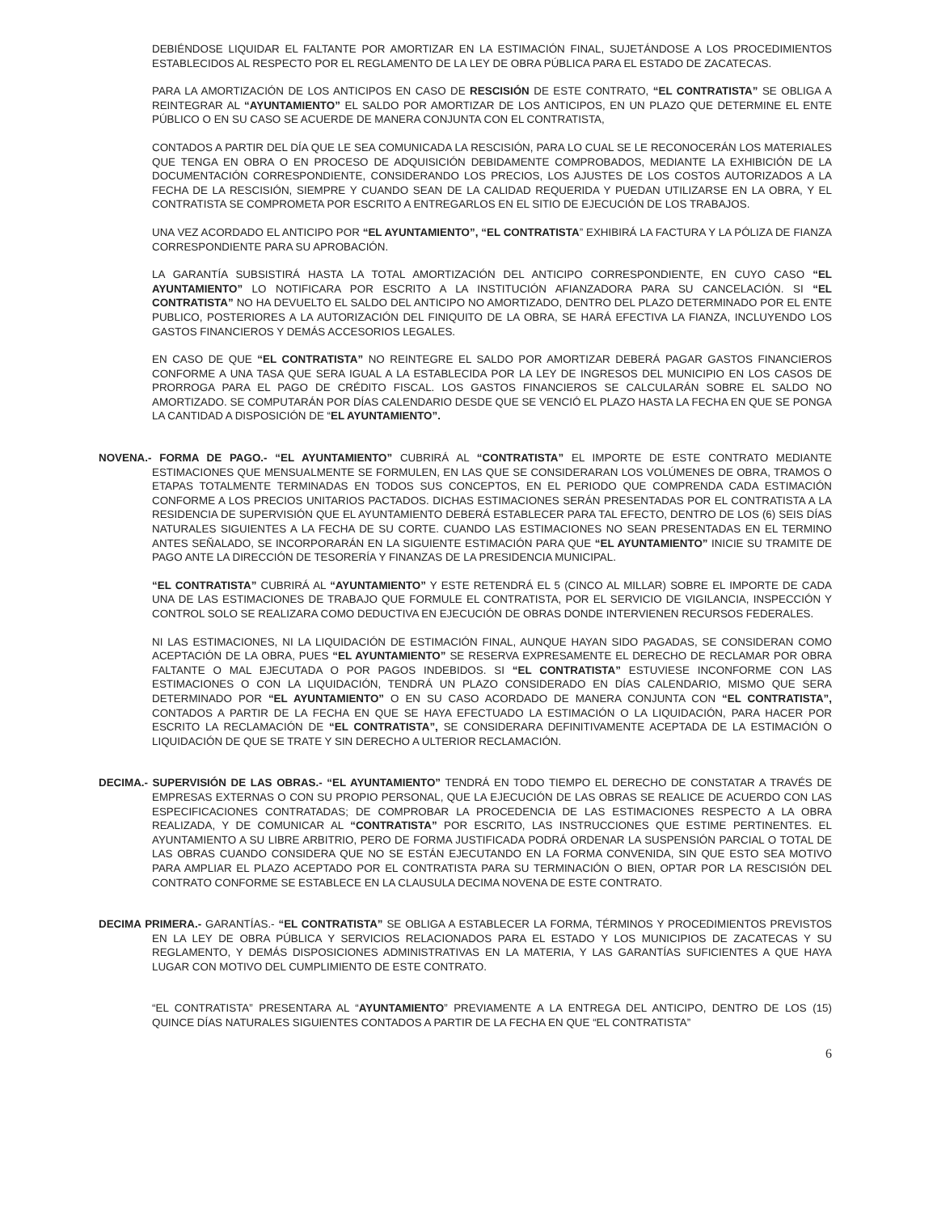DEBIÉNDOSE LIQUIDAR EL FALTANTE POR AMORTIZAR EN LA ESTIMACIÓN FINAL, SUJETÁNDOSE A LOS PROCEDIMIENTOS ESTABLECIDOS AL RESPECTO POR EL REGLAMENTO DE LA LEY DE OBRA PÚBLICA PARA EL ESTADO DE ZACATECAS.
PARA LA AMORTIZACIÓN DE LOS ANTICIPOS EN CASO DE RESCISIÓN DE ESTE CONTRATO, “EL CONTRATISTA” SE OBLIGA A REINTEGRAR AL “AYUNTAMIENTO” EL SALDO POR AMORTIZAR DE LOS ANTICIPOS, EN UN PLAZO QUE DETERMINE EL ENTE PÚBLICO O EN SU CASO SE ACUERDE DE MANERA CONJUNTA CON EL CONTRATISTA,
CONTADOS A PARTIR DEL DÍA QUE LE SEA COMUNICADA LA RESCISIÓN, PARA LO CUAL SE LE RECONOCERÁN LOS MATERIALES QUE TENGA EN OBRA O EN PROCESO DE ADQUISICIÓN DEBIDAMENTE COMPROBADOS, MEDIANTE LA EXHIBICIÓN DE LA DOCUMENTACIÓN CORRESPONDIENTE, CONSIDERANDO LOS PRECIOS, LOS AJUSTES DE LOS COSTOS AUTORIZADOS A LA FECHA DE LA RESCISIÓN, SIEMPRE Y CUANDO SEAN DE LA CALIDAD REQUERIDA Y PUEDAN UTILIZARSE EN LA OBRA, Y EL CONTRATISTA SE COMPROMETA POR ESCRITO A ENTREGARLOS EN EL SITIO DE EJECUCIÓN DE LOS TRABAJOS.
UNA VEZ ACORDADO EL ANTICIPO POR “EL AYUNTAMIENTO”, “EL CONTRATISTA” EXHIBIRÁ LA FACTURA Y LA PÓLIZA DE FIANZA CORRESPONDIENTE PARA SU APROBACIÓN.
LA GARANTÍA SUBSISTIRÁ HASTA LA TOTAL AMORTIZACIÓN DEL ANTICIPO CORRESPONDIENTE, EN CUYO CASO “EL AYUNTAMIENTO” LO NOTIFICARA POR ESCRITO A LA INSTITUCIÓN AFIANZADORA PARA SU CANCELACIÓN. SI “EL CONTRATISTA” NO HA DEVUELTO EL SALDO DEL ANTICIPO NO AMORTIZADO, DENTRO DEL PLAZO DETERMINADO POR EL ENTE PUBLICO, POSTERIORES A LA AUTORIZACIÓN DEL FINIQUITO DE LA OBRA, SE HARÁ EFECTIVA LA FIANZA, INCLUYENDO LOS GASTOS FINANCIEROS Y DEMÁS ACCESORIOS LEGALES.
EN CASO DE QUE “EL CONTRATISTA” NO REINTEGRE EL SALDO POR AMORTIZAR DEBERÁ PAGAR GASTOS FINANCIEROS CONFORME A UNA TASA QUE SERA IGUAL A LA ESTABLECIDA POR LA LEY DE INGRESOS DEL MUNICIPIO EN LOS CASOS DE PRORROGA PARA EL PAGO DE CRÉDITO FISCAL. LOS GASTOS FINANCIEROS SE CALCULARÁN SOBRE EL SALDO NO AMORTIZADO. SE COMPUTARÁN POR DÍAS CALENDARIO DESDE QUE SE VENCIÓ EL PLAZO HASTA LA FECHA EN QUE SE PONGA LA CANTIDAD A DISPOSICIÓN DE “EL AYUNTAMIENTO”.
NOVENA.- FORMA DE PAGO.- “EL AYUNTAMIENTO” CUBRIRÁ AL “CONTRATISTA” EL IMPORTE DE ESTE CONTRATO MEDIANTE ESTIMACIONES QUE MENSUALMENTE SE FORMULEN, EN LAS QUE SE CONSIDERARAN LOS VOLÚMENES DE OBRA, TRAMOS O ETAPAS TOTALMENTE TERMINADAS EN TODOS SUS CONCEPTOS, EN EL PERIODO QUE COMPRENDA CADA ESTIMACIÓN CONFORME A LOS PRECIOS UNITARIOS PACTADOS. DICHAS ESTIMACIONES SERÁN PRESENTADAS POR EL CONTRATISTA A LA RESIDENCIA DE SUPERVISIÓN QUE EL AYUNTAMIENTO DEBERÁ ESTABLECER PARA TAL EFECTO, DENTRO DE LOS (6) SEIS DÍAS NATURALES SIGUIENTES A LA FECHA DE SU CORTE. CUANDO LAS ESTIMACIONES NO SEAN PRESENTADAS EN EL TERMINO ANTES SEÑALADO, SE INCORPORARÁN EN LA SIGUIENTE ESTIMACIÓN PARA QUE “EL AYUNTAMIENTO” INICIE SU TRAMITE DE PAGO ANTE LA DIRECCIÓN DE TESORERÍA Y FINANZAS DE LA PRESIDENCIA MUNICIPAL.
“EL CONTRATISTA” CUBRIRÁ AL “AYUNTAMIENTO” Y ESTE RETENDRÁ EL 5 (CINCO AL MILLAR) SOBRE EL IMPORTE DE CADA UNA DE LAS ESTIMACIONES DE TRABAJO QUE FORMULE EL CONTRATISTA, POR EL SERVICIO DE VIGILANCIA, INSPECCIÓN Y CONTROL SOLO SE REALIZARA COMO DEDUCTIVA EN EJECUCIÓN DE OBRAS DONDE INTERVIENEN RECURSOS FEDERALES.
NI LAS ESTIMACIONES, NI LA LIQUIDACIÓN DE ESTIMACIÓN FINAL, AUNQUE HAYAN SIDO PAGADAS, SE CONSIDERAN COMO ACEPTACIÓN DE LA OBRA, PUES “EL AYUNTAMIENTO” SE RESERVA EXPRESAMENTE EL DERECHO DE RECLAMAR POR OBRA FALTANTE O MAL EJECUTADA O POR PAGOS INDEBIDOS. SI “EL CONTRATISTA” ESTUVIESE INCONFORME CON LAS ESTIMACIONES O CON LA LIQUIDACIÓN, TENDRÁ UN PLAZO CONSIDERADO EN DÍAS CALENDARIO, MISMO QUE SERA DETERMINADO POR “EL AYUNTAMIENTO” O EN SU CASO ACORDADO DE MANERA CONJUNTA CON “EL CONTRATISTA”, CONTADOS A PARTIR DE LA FECHA EN QUE SE HAYA EFECTUADO LA ESTIMACIÓN O LA LIQUIDACIÓN, PARA HACER POR ESCRITO LA RECLAMACIÓN DE “EL CONTRATISTA”, SE CONSIDERARA DEFINITIVAMENTE ACEPTADA DE LA ESTIMACIÓN O LIQUIDACIÓN DE QUE SE TRATE Y SIN DERECHO A ULTERIOR RECLAMACIÓN.
DECIMA.- SUPERVISIÓN DE LAS OBRAS.- “EL AYUNTAMIENTO” TENDRÁ EN TODO TIEMPO EL DERECHO DE CONSTATAR A TRAVÉS DE EMPRESAS EXTERNAS O CON SU PROPIO PERSONAL, QUE LA EJECUCIÓN DE LAS OBRAS SE REALICE DE ACUERDO CON LAS ESPECIFICACIONES CONTRATADAS; DE COMPROBAR LA PROCEDENCIA DE LAS ESTIMACIONES RESPECTO A LA OBRA REALIZADA, Y DE COMUNICAR AL “CONTRATISTA” POR ESCRITO, LAS INSTRUCCIONES QUE ESTIME PERTINENTES. EL AYUNTAMIENTO A SU LIBRE ARBITRIO, PERO DE FORMA JUSTIFICADA PODRÁ ORDENAR LA SUSPENSIÓN PARCIAL O TOTAL DE LAS OBRAS CUANDO CONSIDERA QUE NO SE ESTÁN EJECUTANDO EN LA FORMA CONVENIDA, SIN QUE ESTO SEA MOTIVO PARA AMPLIAR EL PLAZO ACEPTADO POR EL CONTRATISTA PARA SU TERMINACIÓN O BIEN, OPTAR POR LA RESCISIÓN DEL CONTRATO CONFORME SE ESTABLECE EN LA CLAUSULA DECIMA NOVENA DE ESTE CONTRATO.
DECIMA PRIMERA.- GARANTÍAS.- “EL CONTRATISTA” SE OBLIGA A ESTABLECER LA FORMA, TÉRMINOS Y PROCEDIMIENTOS PREVISTOS EN LA LEY DE OBRA PÚBLICA Y SERVICIOS RELACIONADOS PARA EL ESTADO Y LOS MUNICIPIOS DE ZACATECAS Y SU REGLAMENTO, Y DEMÁS DISPOSICIONES ADMINISTRATIVAS EN LA MATERIA, Y LAS GARANTÍAS SUFICIENTES A QUE HAYA LUGAR CON MOTIVO DEL CUMPLIMIENTO DE ESTE CONTRATO.
“EL CONTRATISTA” PRESENTARA AL “AYUNTAMIENTO” PREVIAMENTE A LA ENTREGA DEL ANTICIPO, DENTRO DE LOS (15) QUINCE DÍAS NATURALES SIGUIENTES CONTADOS A PARTIR DE LA FECHA EN QUE “EL CONTRATISTA”
6